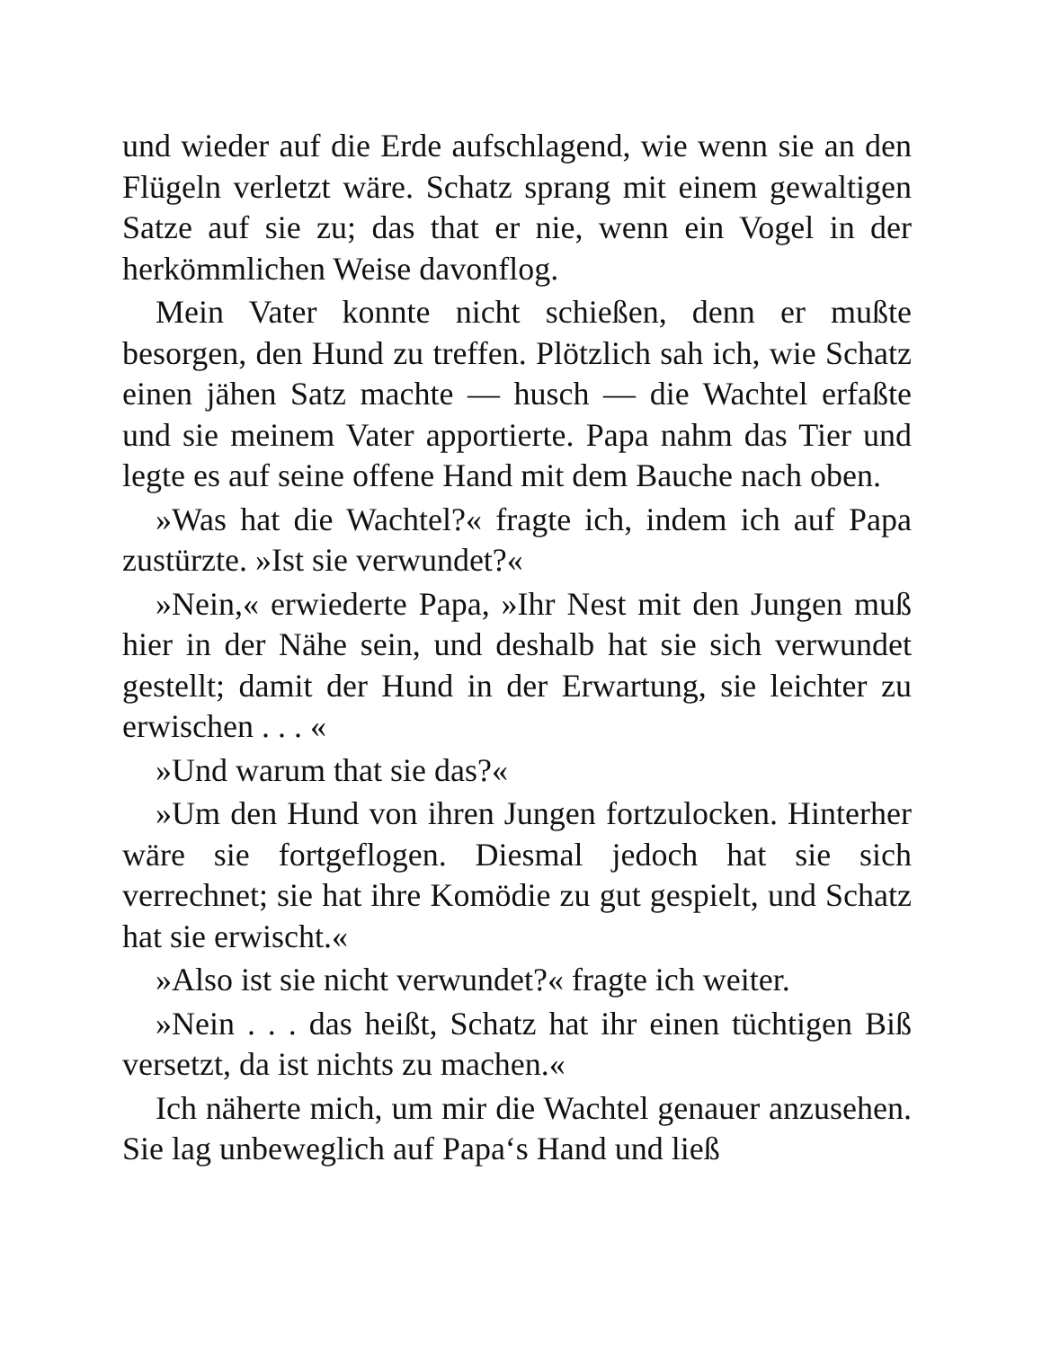und wieder auf die Erde aufschlagend, wie wenn sie an den Flügeln verletzt wäre. Schatz sprang mit einem gewaltigen Satze auf sie zu; das that er nie, wenn ein Vogel in der herkömmlichen Weise davonflog.
Mein Vater konnte nicht schießen, denn er mußte besorgen, den Hund zu treffen. Plötzlich sah ich, wie Schatz einen jähen Satz machte — husch — die Wachtel erfaßte und sie meinem Vater apportierte. Papa nahm das Tier und legte es auf seine offene Hand mit dem Bauche nach oben.
»Was hat die Wachtel?« fragte ich, indem ich auf Papa zustürzte. »Ist sie verwundet?«
»Nein,« erwiederte Papa, »Ihr Nest mit den Jungen muß hier in der Nähe sein, und deshalb hat sie sich verwundet gestellt; damit der Hund in der Erwartung, sie leichter zu erwischen . . . «
»Und warum that sie das?«
»Um den Hund von ihren Jungen fortzulocken. Hinterher wäre sie fortgeflogen. Diesmal jedoch hat sie sich verrechnet; sie hat ihre Komödie zu gut gespielt, und Schatz hat sie erwischt.«
»Also ist sie nicht verwundet?« fragte ich weiter.
»Nein . . . das heißt, Schatz hat ihr einen tüchtigen Biß versetzt, da ist nichts zu machen.«
Ich näherte mich, um mir die Wachtel genauer anzusehen. Sie lag unbeweglich auf Papa‘s Hand und ließ